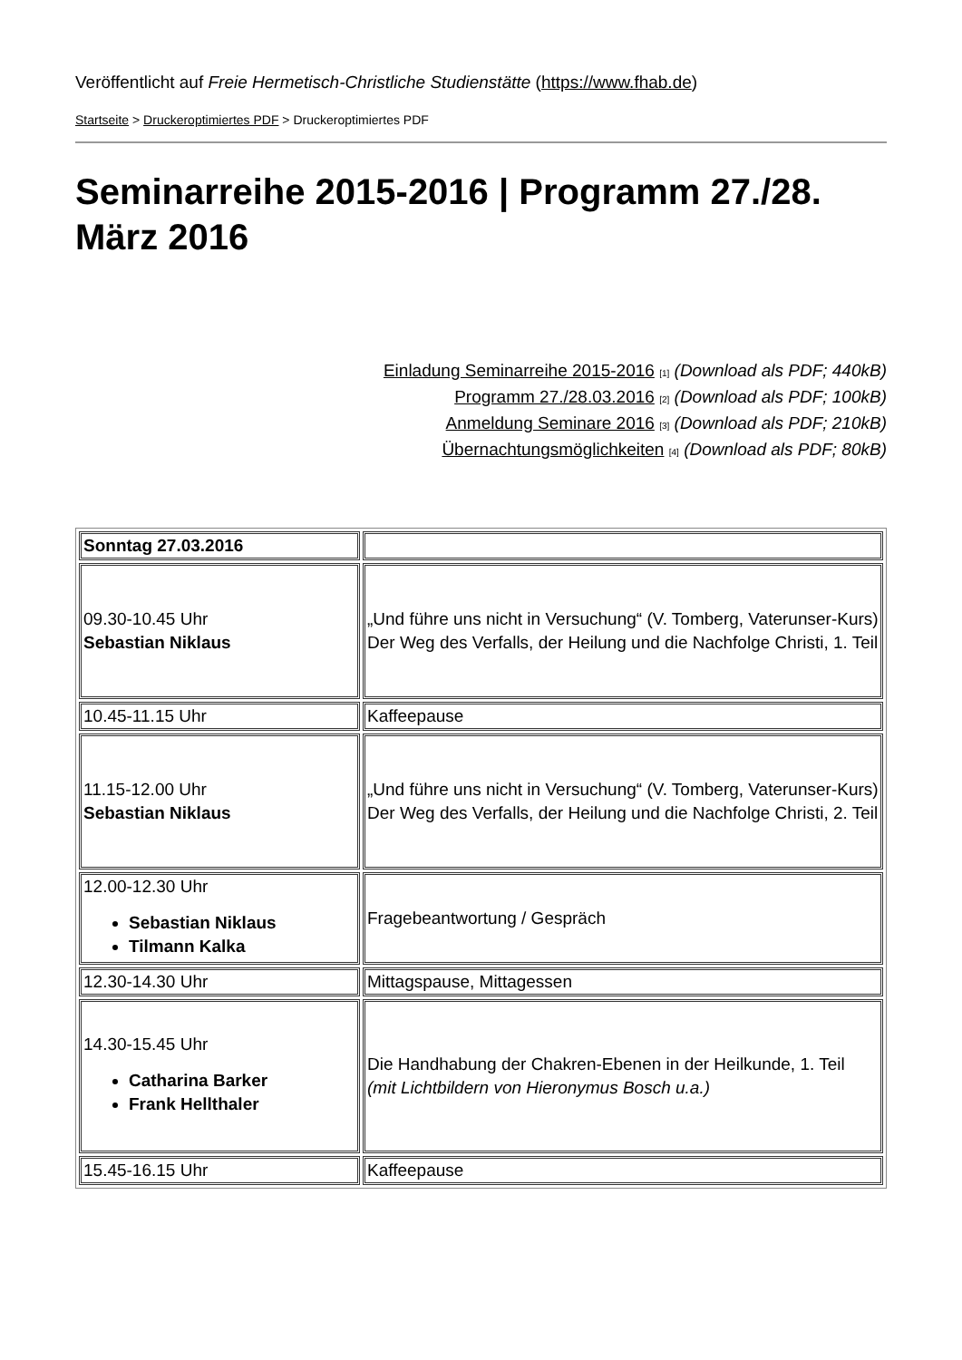Veröffentlicht auf Freie Hermetisch-Christliche Studienstätte (https://www.fhab.de)
Startseite > Druckeroptimiertes PDF > Druckeroptimiertes PDF
Seminarreihe 2015-2016 | Programm 27./28. März 2016
Einladung Seminarreihe 2015-2016 [1] (Download als PDF; 440kB)
Programm 27./28.03.2016 [2] (Download als PDF; 100kB)
Anmeldung Seminare 2016 [3] (Download als PDF; 210kB)
Übernachtungsmöglichkeiten [4] (Download als PDF; 80kB)
| Sonntag 27.03.2016 | |
| 09.30-10.45 Uhr Sebastian Niklaus | „Und führe uns nicht in Versuchung“ (V. Tomberg, Vaterunser-Kurs) Der Weg des Verfalls, der Heilung und die Nachfolge Christi, 1. Teil |
| 10.45-11.15 Uhr | Kaffeepause |
| 11.15-12.00 Uhr Sebastian Niklaus | „Und führe uns nicht in Versuchung“ (V. Tomberg, Vaterunser-Kurs) Der Weg des Verfalls, der Heilung und die Nachfolge Christi, 2. Teil |
| 12.00-12.30 Uhr Sebastian Niklaus Tilmann Kalka | Fragebeantwortung / Gespräch |
| 12.30-14.30 Uhr | Mittagspause, Mittagessen |
| 14.30-15.45 Uhr Catharina Barker Frank Hellthaler | Die Handhabung der Chakren-Ebenen in der Heilkunde, 1. Teil (mit Lichtbildern von Hieronymus Bosch u.a.) |
| 15.45-16.15 Uhr | Kaffeepause |